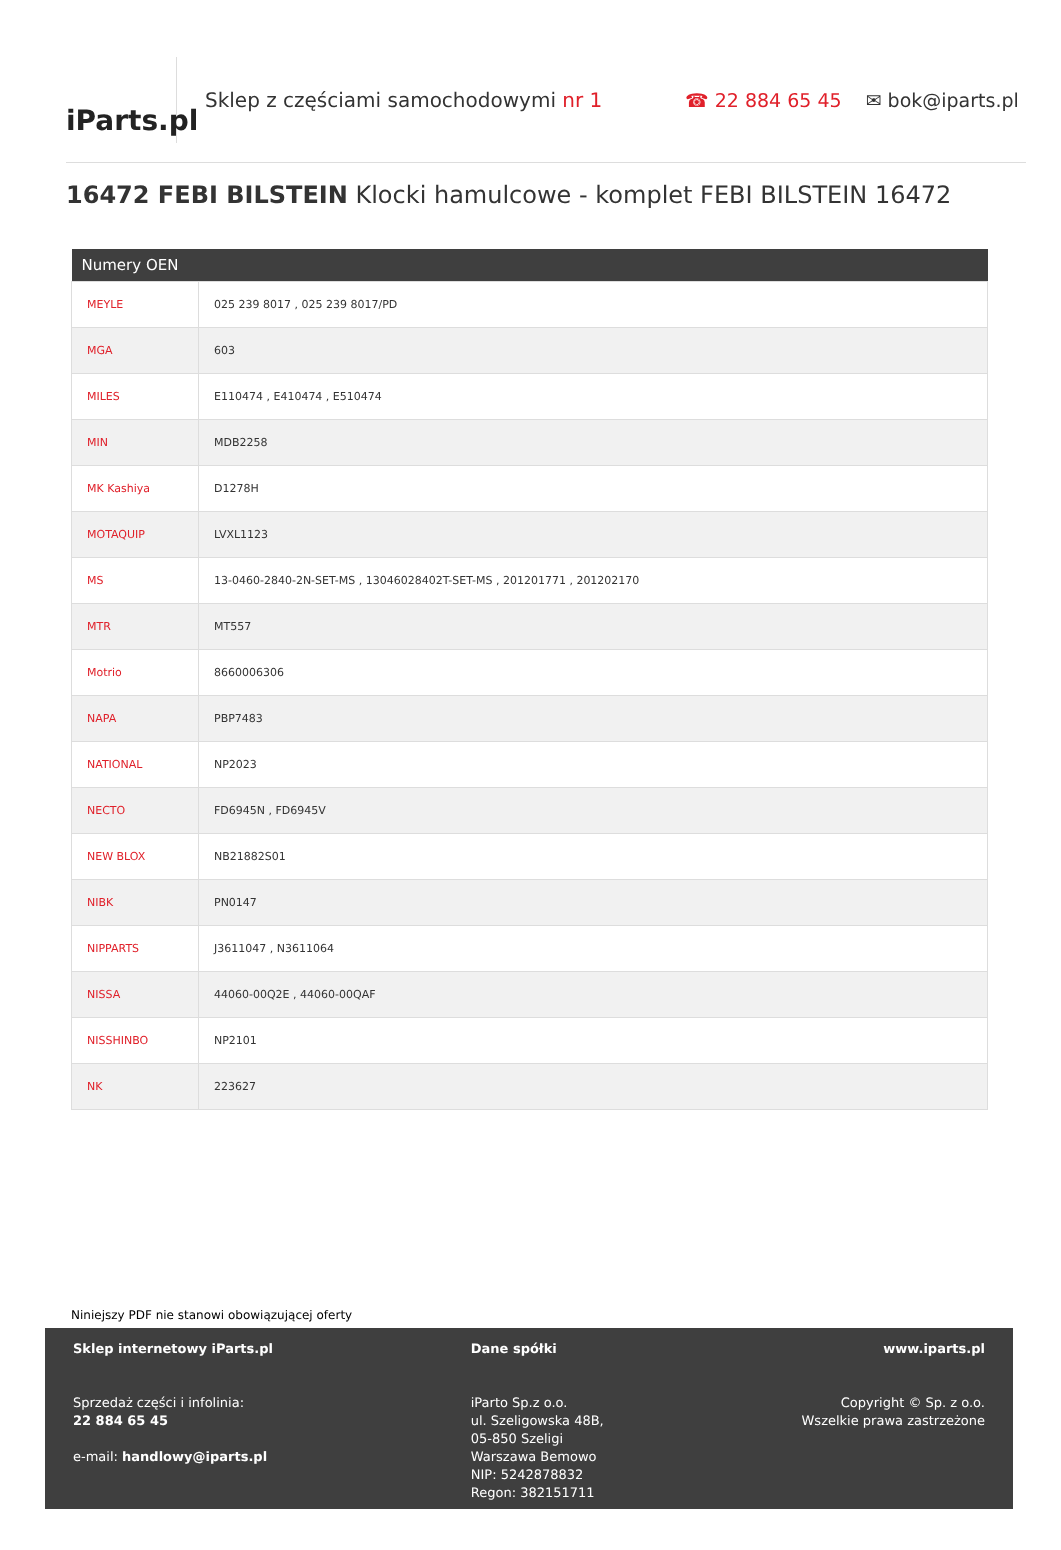iParts.pl
Sklep z częściami samochodowymi nr 1 ☎ 22 884 65 45 ✉ bok@iparts.pl
16472 FEBI BILSTEIN Klocki hamulcowe - komplet FEBI BILSTEIN 16472
| Numery OEN | |
| --- | --- |
| MEYLE | 025 239 8017 , 025 239 8017/PD |
| MGA | 603 |
| MILES | E110474 , E410474 , E510474 |
| MIN | MDB2258 |
| MK Kashiya | D1278H |
| MOTAQUIP | LVXL1123 |
| MS | 13-0460-2840-2N-SET-MS , 13046028402T-SET-MS , 201201771 , 201202170 |
| MTR | MT557 |
| Motrio | 8660006306 |
| NAPA | PBP7483 |
| NATIONAL | NP2023 |
| NECTO | FD6945N , FD6945V |
| NEW BLOX | NB21882S01 |
| NIBK | PN0147 |
| NIPPARTS | J3611047 , N3611064 |
| NISSA | 44060-00Q2E , 44060-00QAF |
| NISSHINBO | NP2101 |
| NK | 223627 |
Niniejszy PDF nie stanowi obowiązującej oferty
Sklep internetowy iParts.pl
Sprzedaż części i infolinia:
22 884 65 45
e-mail: handlowy@iparts.pl
Dane spółki
iParto Sp.z o.o.
ul. Szeligowska 48B,
05-850 Szeligi
Warszawa Bemowo
NIP: 5242878832
Regon: 382151711
www.iparts.pl
Copyright © Sp. z o.o.
Wszelkie prawa zastrzeżone